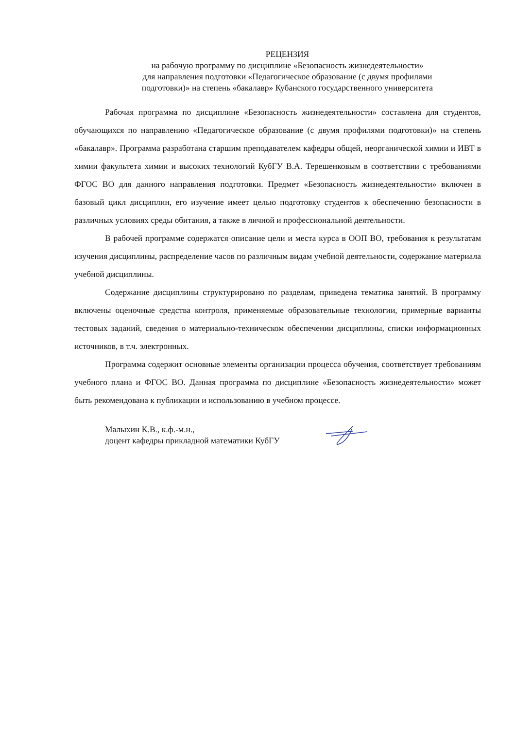РЕЦЕНЗИЯ
на рабочую программу по дисциплине «Безопасность жизнедеятельности»
для направления подготовки «Педагогическое образование (с двумя профилями
подготовки)» на степень «бакалавр» Кубанского государственного университета
Рабочая программа по дисциплине «Безопасность жизнедеятельности» составлена для студентов, обучающихся по направлению «Педагогическое образование (с двумя профилями подготовки)» на степень «бакалавр». Программа разработана старшим преподавателем кафедры общей, неорганической химии и ИВТ в химии факультета химии и высоких технологий КубГУ В.А. Терешенковым в соответствии с требованиями ФГОС ВО для данного направления подготовки. Предмет «Безопасность жизнедеятельности» включен в базовый цикл дисциплин, его изучение имеет целью подготовку студентов к обеспечению безопасности в различных условиях среды обитания, а также в личной и профессиональной деятельности.
В рабочей программе содержатся описание цели и места курса в ООП ВО, требования к результатам изучения дисциплины, распределение часов по различным видам учебной деятельности, содержание материала учебной дисциплины.
Содержание дисциплины структурировано по разделам, приведена тематика занятий. В программу включены оценочные средства контроля, применяемые образовательные технологии, примерные варианты тестовых заданий, сведения о материально-техническом обеспечении дисциплины, списки информационных источников, в т.ч. электронных.
Программа содержит основные элементы организации процесса обучения, соответствует требованиям учебного плана и ФГОС ВО. Данная программа по дисциплине «Безопасность жизнедеятельности» может быть рекомендована к публикации и использованию в учебном процессе.
Малыхин К.В., к.ф.-м.н.,
доцент кафедры прикладной математики КубГУ